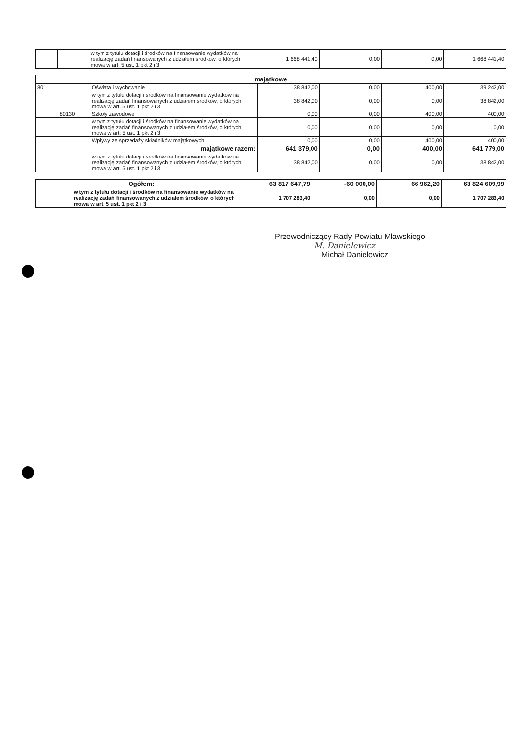| | | w tym z tytułu dotacji i środków na finansowanie wydatków na realizację zadań finansowanych z udziałem środków, o których mowa w art. 5 ust. 1 pkt 2 i 3 | 1 668 441,40 | 0,00 | 0,00 | 1 668 441,40 |
| majątkowe | | | | | | |
| --- | --- | --- | --- | --- | --- | --- |
| 801 | | Oświata i wychowanie | 38 842,00 | 0,00 | 400,00 | 39 242,00 |
| | | w tym z tytułu dotacji i środków na finansowanie wydatków na realizację zadań finansowanych z udziałem środków, o których mowa w art. 5 ust. 1 pkt 2 i 3 | 38 842,00 | 0,00 | 0,00 | 38 842,00 |
| | 80130 | Szkoły zawodowe | 0,00 | 0,00 | 400,00 | 400,00 |
| | | w tym z tytułu dotacji i środków na finansowanie wydatków na realizację zadań finansowanych z udziałem środków, o których mowa w art. 5 ust. 1 pkt 2 i 3 | 0,00 | 0,00 | 0,00 | 0,00 |
| | | Wpływy ze sprzedaży składników majątkowych | 0,00 | 0,00 | 400,00 | 400,00 |
| majątkowe razem: | | | 641 379,00 | 0,00 | 400,00 | 641 779,00 |
| | | w tym z tytułu dotacji i środków na finansowanie wydatków na realizację zadań finansowanych z udziałem środków, o których mowa w art. 5 ust. 1 pkt 2 i 3 | 38 842,00 | 0,00 | 0,00 | 38 842,00 |
| Ogółem: | | 63 817 647,79 | -60 000,00 | 66 962,20 | 63 824 609,99 |
| | w tym z tytułu dotacji i środków na finansowanie wydatków na realizację zadań finansowanych z udziałem środków, o których mowa w art. 5 ust. 1 pkt 2 i 3 | 1 707 283,40 | 0,00 | 0,00 | 1 707 283,40 |
Przewodniczący Rady Powiatu Mławskiego
M. Danielewicz
Michał Danielewicz